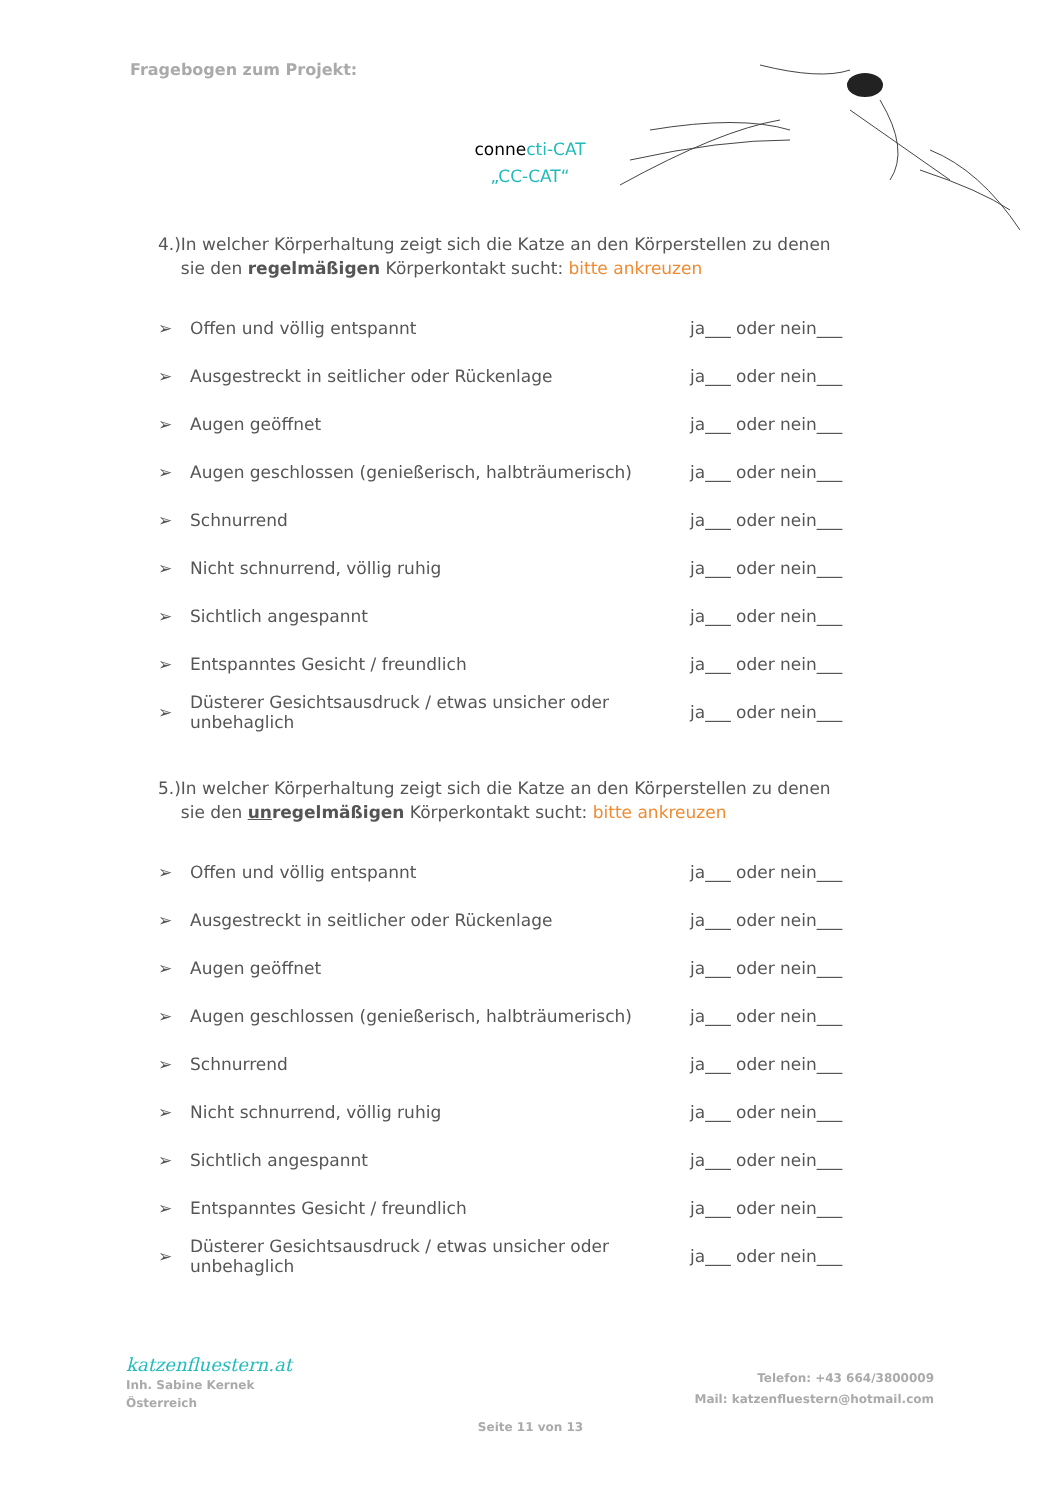Fragebogen zum Projekt:
connecti-CAT
„CC-CAT“
4.) In welcher Körperhaltung zeigt sich die Katze an den Körperstellen zu denen sie den regelmäßigen Körperkontakt sucht: bitte ankreuzen
➢ Offen und völlig entspannt ja___ oder nein___
➢ Ausgestreckt in seitlicher oder Rückenlage ja___ oder nein___
➢ Augen geöffnet ja___ oder nein___
➢ Augen geschlossen (genießerisch, halbträumerisch) ja___ oder nein___
➢ Schnurrend ja___ oder nein___
➢ Nicht schnurrend, völlig ruhig ja___ oder nein___
➢ Sichtlich angespannt ja___ oder nein___
➢ Entspanntes Gesicht / freundlich ja___ oder nein___
➢ Düsterer Gesichtsausdruck / etwas unsicher oder unbehaglich ja___ oder nein___
5.) In welcher Körperhaltung zeigt sich die Katze an den Körperstellen zu denen sie den unregelmäßigen Körperkontakt sucht: bitte ankreuzen
➢ Offen und völlig entspannt ja___ oder nein___
➢ Ausgestreckt in seitlicher oder Rückenlage ja___ oder nein___
➢ Augen geöffnet ja___ oder nein___
➢ Augen geschlossen (genießerisch, halbträumerisch) ja___ oder nein___
➢ Schnurrend ja___ oder nein___
➢ Nicht schnurrend, völlig ruhig ja___ oder nein___
➢ Sichtlich angespannt ja___ oder nein___
➢ Entspanntes Gesicht / freundlich ja___ oder nein___
➢ Düsterer Gesichtsausdruck / etwas unsicher oder unbehaglich ja___ oder nein___
katzenfluestern.at
Inh. Sabine Kernek
Österreich
Telefon: +43 664/3800009
Mail: katzenfluestern@hotmail.com
Seite 11 von 13